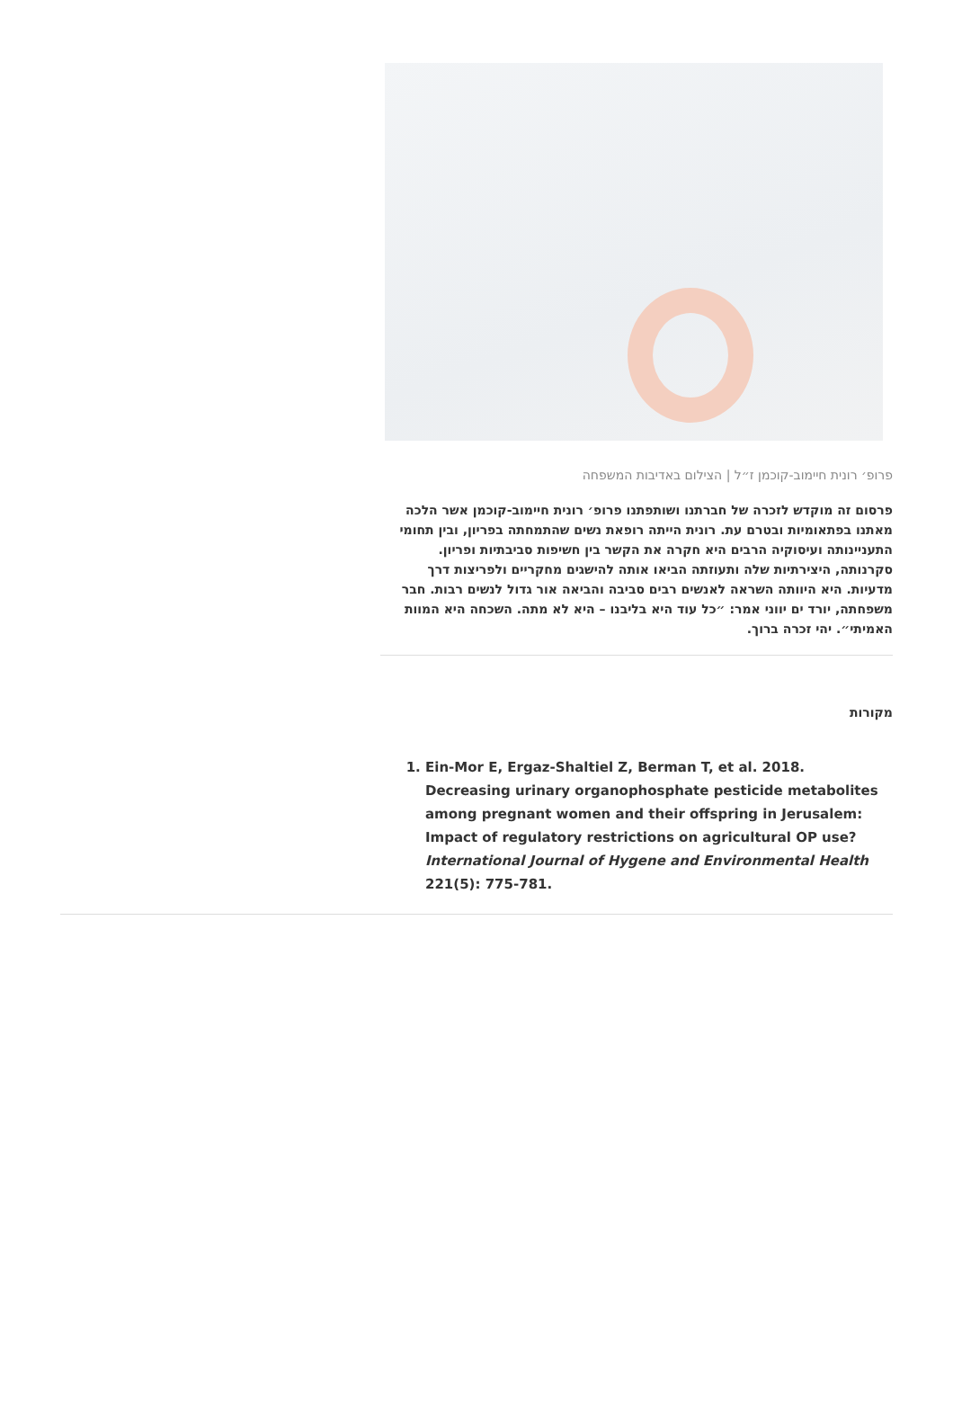פרופ׳ רונית חיימוב-קוכמן ז״ל | הצילום באדיבות המשפחה
פרסום זה מוקדש לזכרה של חברתנו ושותפתנו פרופ׳ רונית חיימוב-קוכמן אשר הלכה מאתנו בפתאומיות ובטרם עת. רונית הייתה רופאת נשים שהתמחתה בפריון, ובין תחומי התעניינותה ועיסוקיה הרבים היא חקרה את הקשר בין חשיפות סביבתיות ופריון. סקרנותה, היצירתיות שלה ותעוזתה הביאו אותה להישגים מחקריים ולפריצות דרך מדעיות. היא היוותה השראה לאנשים רבים סביבה והביאה אור גדול לנשים רבות. חבר משפחתה, יורד ים יווני אמר: ״כל עוד היא בליבנו – היא לא מתה. השכחה היא המוות האמיתי״. יהי זכרה ברוך.
מקורות
1. Ein-Mor E, Ergaz-Shaltiel Z, Berman T, et al. 2018. Decreasing urinary organophosphate pesticide metabolites among pregnant women and their offspring in Jerusalem: Impact of regulatory restrictions on agricultural OP use? International Journal of Hygene and Environmental Health 221(5): 775-781.